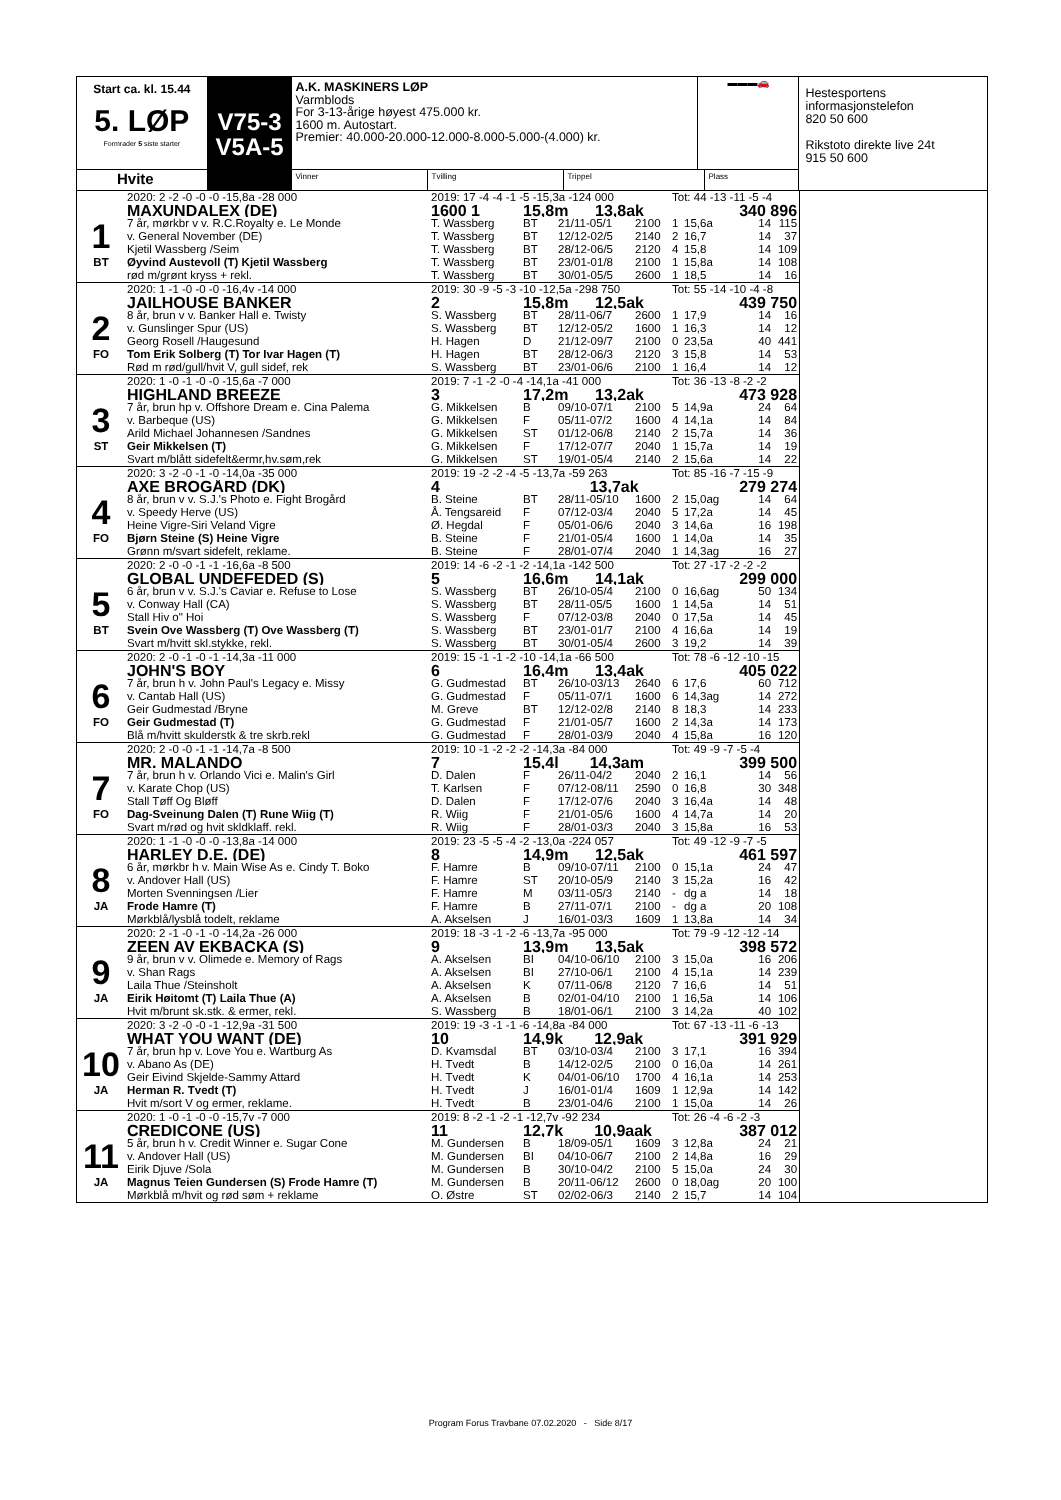Start ca. kl. 15.44
5. LØP
Formrader 5 siste starter
Hvite
V75-3
V5A-5
A.K. MASKINERS LØP
Varmblods
For 3-13-årige høyest 475.000 kr.
1600 m. Autostart.
Premier: 40.000-20.000-12.000-8.000-5.000-(4.000) kr.
▬▬▬🚗
Vinner Tvilling Trippel Plass
Hestesportens informasjonstelefon
820 50 600
Rikstoto direkte live 24t
915 50 600
| | 2020: 2 -2 -0 -0 -0 -15,8a -28 000 | 2019: 17 -4 -4 -1 -5 -15,3a -124 000 | | | | Tot: 44 -13 -11 -5 -4 | | | |
| | MAXUNDALEX (DE) | 1600 1 | 15,8m 13,8ak | | | | | 340 896 | |
| 1 | 7 år, mørkbr v v. R.C.Royalty e. Le Monde | T. Wassberg | BT | 21/11-05/1 | 2100 | 1 | 15,6a | 14 | 115 |
| | v. General November (DE) | T. Wassberg | BT | 12/12-02/5 | 2140 | 2 | 16,7 | 14 | 37 |
| | Kjetil Wassberg /Seim | T. Wassberg | BT | 28/12-06/5 | 2120 | 4 | 15,8 | 14 | 109 |
| BT | Øyvind Austevoll (T) Kjetil Wassberg | T. Wassberg | BT | 23/01-01/8 | 2100 | 1 | 15,8a | 14 | 108 |
| | rød m/grønt kryss + rekl. | T. Wassberg | BT | 30/01-05/5 | 2600 | 1 | 18,5 | 14 | 16 |
| | 2020: 1 -1 -0 -0 -0 -16,4v -14 000 | 2019: 30 -9 -5 -3 -10 -12,5a -298 750 | | | | Tot: 55 -14 -10 -4 -8 | | | |
| | JAILHOUSE BANKER | 2 | 15,8m 12,5ak | | | | | 439 750 | |
| 2 | 8 år, brun v v. Banker Hall e. Twisty | S. Wassberg | BT | 28/11-06/7 | 2600 | 1 | 17,9 | 14 | 16 |
| | v. Gunslinger Spur (US) | S. Wassberg | BT | 12/12-05/2 | 1600 | 1 | 16,3 | 14 | 12 |
| | Georg Rosell /Haugesund | H. Hagen | D | 21/12-09/7 | 2100 | 0 | 23,5a | 40 | 441 |
| FO | Tom Erik Solberg (T) Tor Ivar Hagen (T) | H. Hagen | BT | 28/12-06/3 | 2120 | 3 | 15,8 | 14 | 53 |
| | Rød m rød/gull/hvit V, gull sidef, rek | S. Wassberg | BT | 23/01-06/6 | 2100 | 1 | 16,4 | 14 | 12 |
| | 2020: 1 -0 -1 -0 -0 -15,6a -7 000 | 2019: 7 -1 -2 -0 -4 -14,1a -41 000 | | | | Tot: 36 -13 -8 -2 -2 | | | |
| | HIGHLAND BREEZE | 3 | 17,2m 13,2ak | | | | | 473 928 | |
| 3 | 7 år, brun hp v. Offshore Dream e. Cina Palema | G. Mikkelsen | B | 09/10-07/1 | 2100 | 5 | 14,9a | 24 | 64 |
| | v. Barbeque (US) | G. Mikkelsen | F | 05/11-07/2 | 1600 | 4 | 14,1a | 14 | 84 |
| | Arild Michael Johannesen /Sandnes | G. Mikkelsen | ST | 01/12-06/8 | 2140 | 2 | 15,7a | 14 | 36 |
| ST | Geir Mikkelsen (T) | G. Mikkelsen | F | 17/12-07/7 | 2040 | 1 | 15,7a | 14 | 19 |
| | Svart m/blått sidefelt&ermr,hv.søm,rek | G. Mikkelsen | ST | 19/01-05/4 | 2140 | 2 | 15,6a | 14 | 22 |
| | 2020: 3 -2 -0 -1 -0 -14,0a -35 000 | 2019: 19 -2 -2 -4 -5 -13,7a -59 263 | | | | Tot: 85 -16 -7 -15 -9 | | | |
| | AXE BROGÅRD (DK) | 4 | 13,7ak | | | | | 279 274 | |
| 4 | 8 år, brun v v. S.J.'s Photo e. Fight Brogård | B. Steine | BT | 28/11-05/10 | 1600 | 2 | 15,0ag | 14 | 64 |
| | v. Speedy Herve (US) | Å. Tengsareid | F | 07/12-03/4 | 2040 | 5 | 17,2a | 14 | 45 |
| | Heine Vigre-Siri Veland Vigre | Ø. Hegdal | F | 05/01-06/6 | 2040 | 3 | 14,6a | 16 | 198 |
| FO | Bjørn Steine (S) Heine Vigre | B. Steine | F | 21/01-05/4 | 1600 | 1 | 14,0a | 14 | 35 |
| | Grønn m/svart sidefelt, reklame. | B. Steine | F | 28/01-07/4 | 2040 | 1 | 14,3ag | 16 | 27 |
| | 2020: 2 -0 -0 -1 -1 -16,6a -8 500 | 2019: 14 -6 -2 -1 -2 -14,1a -142 500 | | | | Tot: 27 -17 -2 -2 -2 | | | |
| | GLOBAL UNDEFEDED (S) | 5 | 16,6m 14,1ak | | | | | 299 000 | |
| 5 | 6 år, brun v v. S.J.'s Caviar e. Refuse to Lose | S. Wassberg | BT | 26/10-05/4 | 2100 | 0 | 16,6ag | 50 | 134 |
| | v. Conway Hall (CA) | S. Wassberg | BT | 28/11-05/5 | 1600 | 1 | 14,5a | 14 | 51 |
| | Stall Hiv o" Hoi | S. Wassberg | F | 07/12-03/8 | 2040 | 0 | 17,5a | 14 | 45 |
| BT | Svein Ove Wassberg (T) Ove Wassberg (T) | S. Wassberg | BT | 23/01-01/7 | 2100 | 4 | 16,6a | 14 | 19 |
| | Svart m/hvitt skl.stykke, rekl. | S. Wassberg | BT | 30/01-05/4 | 2600 | 3 | 19,2 | 14 | 39 |
| | 2020: 2 -0 -1 -0 -1 -14,3a -11 000 | 2019: 15 -1 -1 -2 -10 -14,1a -66 500 | | | | Tot: 78 -6 -12 -10 -15 | | | |
| | JOHN'S BOY | 6 | 16,4m 13,4ak | | | | | 405 022 | |
| 6 | 7 år, brun h v. John Paul's Legacy e. Missy | G. Gudmestad | BT | 26/10-03/13 | 2640 | 6 | 17,6 | 60 | 712 |
| | v. Cantab Hall (US) | G. Gudmestad | F | 05/11-07/1 | 1600 | 6 | 14,3ag | 14 | 272 |
| | Geir Gudmestad /Bryne | M. Greve | BT | 12/12-02/8 | 2140 | 8 | 18,3 | 14 | 233 |
| FO | Geir Gudmestad (T) | G. Gudmestad | F | 21/01-05/7 | 1600 | 2 | 14,3a | 14 | 173 |
| | Blå m/hvitt skulderstk & tre skrb.rekl | G. Gudmestad | F | 28/01-03/9 | 2040 | 4 | 15,8a | 16 | 120 |
| | 2020: 2 -0 -0 -1 -1 -14,7a -8 500 | 2019: 10 -1 -2 -2 -2 -14,3a -84 000 | | | | Tot: 49 -9 -7 -5 -4 | | | |
| | MR. MALANDO | 7 | 15,4l 14,3am | | | | | 399 500 | |
| 7 | 7 år, brun h v. Orlando Vici e. Malin's Girl | D. Dalen | F | 26/11-04/2 | 2040 | 2 | 16,1 | 14 | 56 |
| | v. Karate Chop (US) | T. Karlsen | F | 07/12-08/11 | 2590 | 0 | 16,8 | 30 | 348 |
| | Stall Tøff Og Bløff | D. Dalen | F | 17/12-07/6 | 2040 | 3 | 16,4a | 14 | 48 |
| FO | Dag-Sveinung Dalen (T) Rune Wiig (T) | R. Wiig | F | 21/01-05/6 | 1600 | 4 | 14,7a | 14 | 20 |
| | Svart m/rød og hvit skldklaff. rekl. | R. Wiig | F | 28/01-03/3 | 2040 | 3 | 15,8a | 16 | 53 |
| | 2020: 1 -1 -0 -0 -0 -13,8a -14 000 | 2019: 23 -5 -5 -4 -2 -13,0a -224 057 | | | | Tot: 49 -12 -9 -7 -5 | | | |
| | HARLEY D.E. (DE) | 8 | 14,9m 12,5ak | | | | | 461 597 | |
| 8 | 6 år, mørkbr h v. Main Wise As e. Cindy T. Boko | F. Hamre | B | 09/10-07/11 | 2100 | 0 | 15,1a | 24 | 47 |
| | v. Andover Hall (US) | F. Hamre | ST | 20/10-05/9 | 2140 | 3 | 15,2a | 16 | 42 |
| | Morten Svenningsen /Lier | F. Hamre | M | 03/11-05/3 | 2140 | - | dg a | 14 | 18 |
| JA | Frode Hamre (T) | F. Hamre | B | 27/11-07/1 | 2100 | - | dg a | 20 | 108 |
| | Mørkblå/lysblå todelt, reklame | A. Akselsen | J | 16/01-03/3 | 1609 | 1 | 13,8a | 14 | 34 |
| | 2020: 2 -1 -0 -1 -0 -14,2a -26 000 | 2019: 18 -3 -1 -2 -6 -13,7a -95 000 | | | | Tot: 79 -9 -12 -12 -14 | | | |
| | ZEEN AV EKBACKA (S) | 9 | 13,9m 13,5ak | | | | | 398 572 | |
| 9 | 9 år, brun v v. Olimede e. Memory of Rags | A. Akselsen | BI | 04/10-06/10 | 2100 | 3 | 15,0a | 16 | 206 |
| | v. Shan Rags | A. Akselsen | BI | 27/10-06/1 | 2100 | 4 | 15,1a | 14 | 239 |
| | Laila Thue /Steinsholt | A. Akselsen | K | 07/11-06/8 | 2120 | 7 | 16,6 | 14 | 51 |
| JA | Eirik Høitomt (T) Laila Thue (A) | A. Akselsen | B | 02/01-04/10 | 2100 | 1 | 16,5a | 14 | 106 |
| | Hvit m/brunt sk.stk. & ermer, rekl. | S. Wassberg | B | 18/01-06/1 | 2100 | 3 | 14,2a | 40 | 102 |
| | 2020: 3 -2 -0 -0 -1 -12,9a -31 500 | 2019: 19 -3 -1 -1 -6 -14,8a -84 000 | | | | Tot: 67 -13 -11 -6 -13 | | | |
| | WHAT YOU WANT (DE) | 10 | 14,9k 12,9ak | | | | | 391 929 | |
| 10 | 7 år, brun hp v. Love You e. Wartburg As | D. Kvamsdal | BT | 03/10-03/4 | 2100 | 3 | 17,1 | 16 | 394 |
| | v. Abano As (DE) | H. Tvedt | B | 14/12-02/5 | 2100 | 0 | 16,0a | 14 | 261 |
| | Geir Eivind Skjelde-Sammy Attard | H. Tvedt | K | 04/01-06/10 | 1700 | 4 | 16,1a | 14 | 253 |
| JA | Herman R. Tvedt (T) | H. Tvedt | J | 16/01-01/4 | 1609 | 1 | 12,9a | 14 | 142 |
| | Hvit m/sort V og ermer, reklame. | H. Tvedt | B | 23/01-04/6 | 2100 | 1 | 15,0a | 14 | 26 |
| | 2020: 1 -0 -1 -0 -0 -15,7v -7 000 | 2019: 8 -2 -1 -2 -1 -12,7v -92 234 | | | | Tot: 26 -4 -6 -2 -3 | | | |
| | CREDICONE (US) | 11 | 12,7k 10,9aak | | | | | 387 012 | |
| 11 | 5 år, brun h v. Credit Winner e. Sugar Cone | M. Gundersen | B | 18/09-05/1 | 1609 | 3 | 12,8a | 24 | 21 |
| | v. Andover Hall (US) | M. Gundersen | BI | 04/10-06/7 | 2100 | 2 | 14,8a | 16 | 29 |
| | Eirik Djuve /Sola | M. Gundersen | B | 30/10-04/2 | 2100 | 5 | 15,0a | 24 | 30 |
| JA | Magnus Teien Gundersen (S) Frode Hamre (T) | M. Gundersen | B | 20/11-06/12 | 2600 | 0 | 18,0ag | 20 | 100 |
| | Mørkblå m/hvit og rød søm + reklame | O. Østre | ST | 02/02-06/3 | 2140 | 2 | 15,7 | 14 | 104 |
Program Forus Travbane 07.02.2020 - Side 8/17